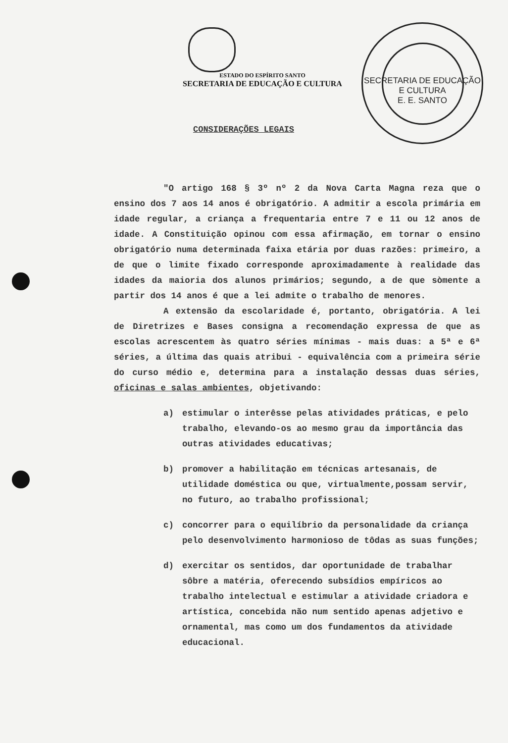ESTADO DO ESPÍRITO SANTO
SECRETARIA DE EDUCAÇÃO E CULTURA
SECRETARIA DE EDUCAÇÃO E CULTURA
E. E. SANTO
CONSIDERAÇÕES LEGAIS
"O artigo 168 § 3º nº 2 da Nova Carta Magna reza que o ensino dos 7 aos 14 anos é obrigatório. A admitir a escola primária em idade regular, a criança a frequentaria entre 7 e 11 ou 12 anos de idade. A Constituição opinou com essa afirmação, em tornar o ensino obrigatório numa determinada faixa etária por duas razões: primeiro, a de que o limite fixado corresponde aproximadamente à realidade das idades da maioria dos alunos primários; segundo, a de que sòmente a partir dos 14 anos é que a lei admite o trabalho de menores.
A extensão da escolaridade é, portanto, obrigatória. A lei de Diretrizes e Bases consigna a recomendação expressa de que as escolas acrescentem às quatro séries mínimas - mais duas: a 5ª e 6ª séries, a última das quais atribui - equivalência com a primeira série do curso médio e, determina para a instalação dessas duas séries, oficinas e salas ambientes, objetivando:
a) estimular o interêsse pelas atividades práticas, e pelo trabalho, elevando-os ao mesmo grau da importância das outras atividades educativas;
b) promover a habilitação em técnicas artesanais, de utilidade doméstica ou que, virtualmente,possam servir, no futuro, ao trabalho profissional;
c) concorrer para o equilíbrio da personalidade da criança pelo desenvolvimento harmonioso de tôdas as suas funções;
d) exercitar os sentidos, dar oportunidade de trabalhar sôbre a matéria, oferecendo subsídios empíricos ao trabalho intelectual e estimular a atividade criadora e artística, concebida não num sentido apenas adjetivo e ornamental, mas como um dos fundamentos da atividade educacional.